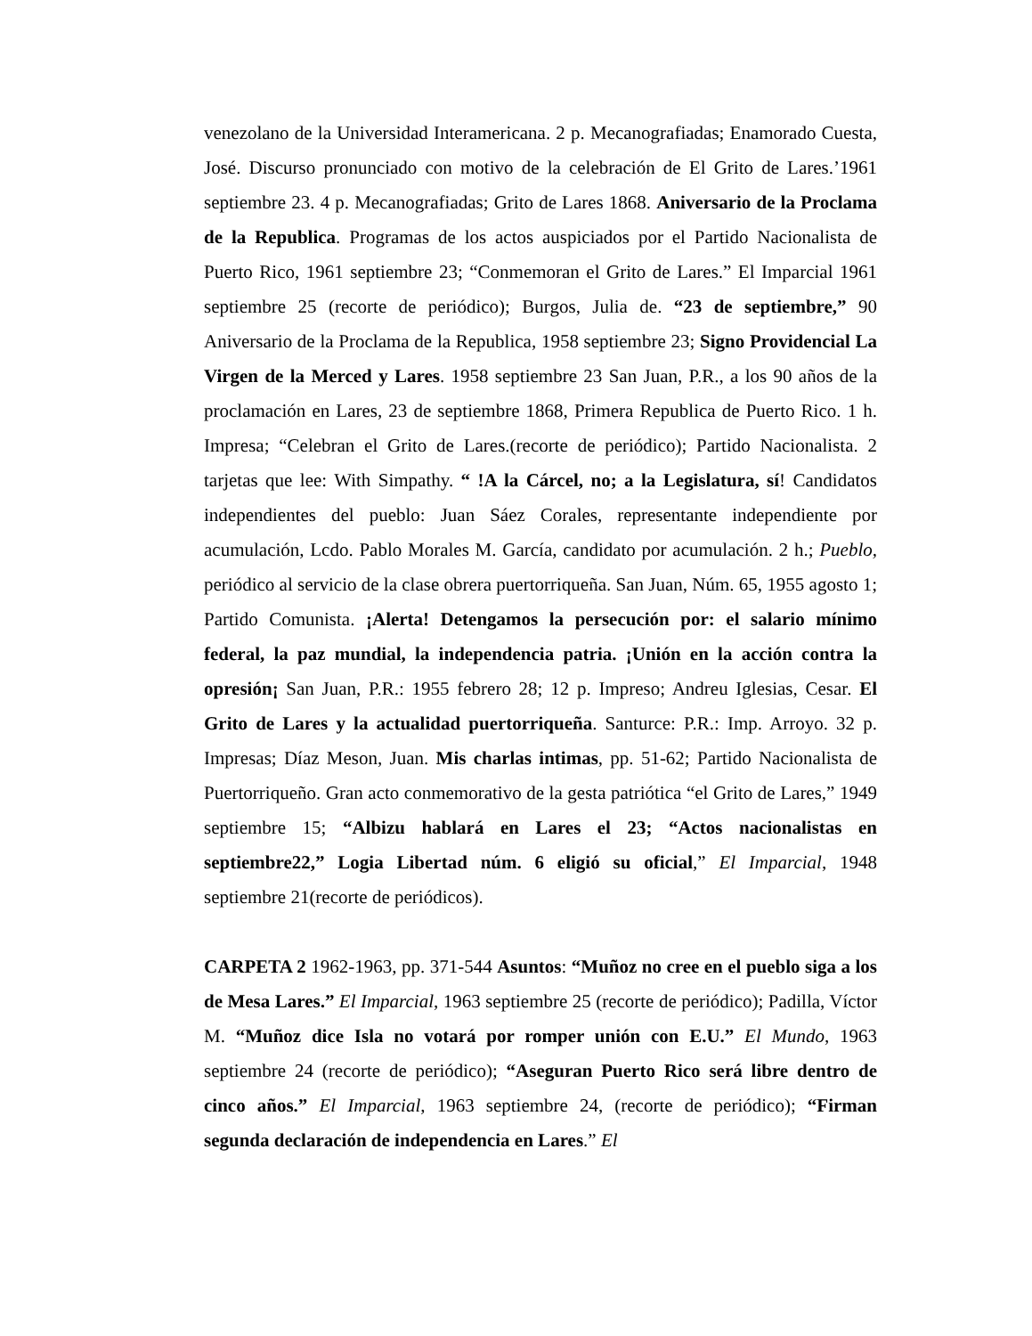venezolano de la Universidad Interamericana. 2 p. Mecanografiadas; Enamorado Cuesta, José. Discurso pronunciado con motivo de la celebración de El Grito de Lares.’1961 septiembre 23. 4 p. Mecanografiadas; Grito de Lares 1868. Aniversario de la Proclama de la Republica. Programas de los actos auspiciados por el Partido Nacionalista de Puerto Rico, 1961 septiembre 23; “Conmemoran el Grito de Lares.” El Imparcial 1961 septiembre 25 (recorte de periódico); Burgos, Julia de. “23 de septiembre,” 90 Aniversario de la Proclama de la Republica, 1958 septiembre 23; Signo Providencial La Virgen de la Merced y Lares. 1958 septiembre 23 San Juan, P.R., a los 90 años de la proclamación en Lares, 23 de septiembre 1868, Primera Republica de Puerto Rico. 1 h. Impresa; “Celebran el Grito de Lares.(recorte de periódico); Partido Nacionalista. 2 tarjetas que lee: With Simpathy. “ !A la Cárcel, no; a la Legislatura, sí! Candidatos independientes del pueblo: Juan Sáez Corales, representante independiente por acumulación, Lcdo. Pablo Morales M. García, candidato por acumulación. 2 h.; Pueblo, periódico al servicio de la clase obrera puertorriqueña. San Juan, Núm. 65, 1955 agosto 1; Partido Comunista. ¡Alerta! Detengamos la persecución por: el salario mínimo federal, la paz mundial, la independencia patria. ¡Unión en la acción contra la opresión¡ San Juan, P.R.: 1955 febrero 28; 12 p. Impreso; Andreu Iglesias, Cesar. El Grito de Lares y la actualidad puertorriqueña. Santurce: P.R.: Imp. Arroyo. 32 p. Impresas; Díaz Meson, Juan. Mis charlas intimas, pp. 51-62; Partido Nacionalista de Puertorriqueño. Gran acto conmemorativo de la gesta patriótica “el Grito de Lares,” 1949 septiembre 15; “Albizu hablará en Lares el 23; “Actos nacionalistas en septiembre22,” Logia Libertad núm. 6 eligió su oficial,” El Imparcial, 1948 septiembre 21(recorte de periódicos).
CARPETA 2 1962-1963, pp. 371-544 Asuntos: “Muñoz no cree en el pueblo siga a los de Mesa Lares.” El Imparcial, 1963 septiembre 25 (recorte de periódico); Padilla, Víctor M. “Muñoz dice Isla no votará por romper unión con E.U.” El Mundo, 1963 septiembre 24 (recorte de periódico); “Aseguran Puerto Rico será libre dentro de cinco años.” El Imparcial, 1963 septiembre 24, (recorte de periódico); “Firman segunda declaración de independencia en Lares.” El